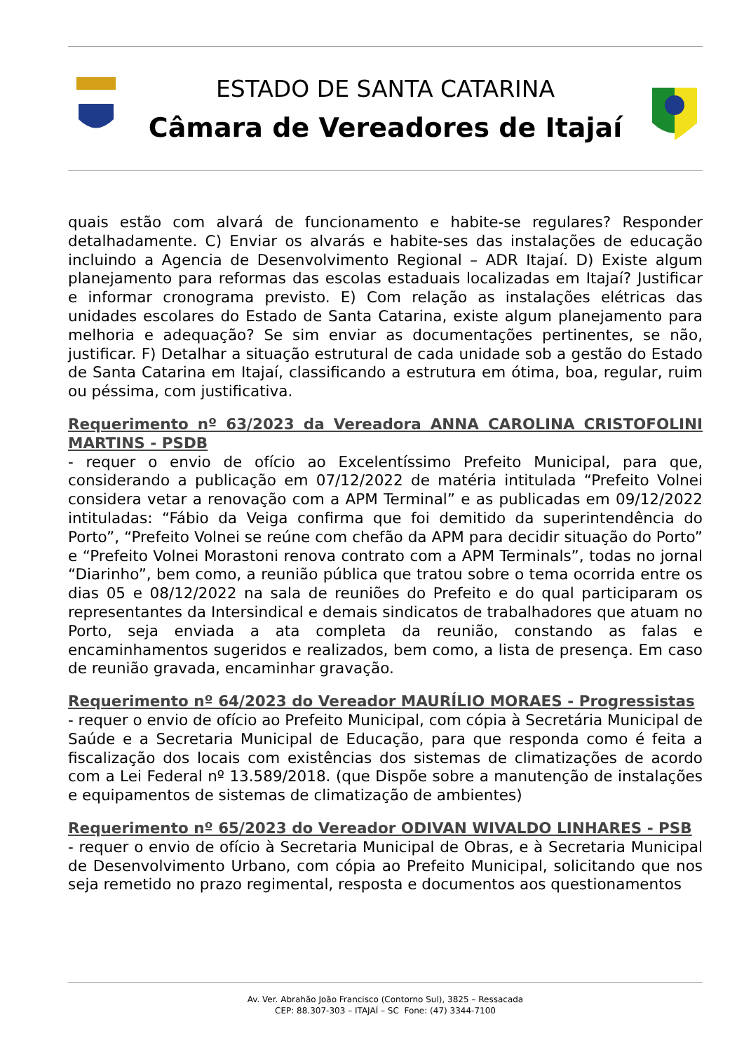ESTADO DE SANTA CATARINA
Câmara de Vereadores de Itajaí
quais estão com alvará de funcionamento e habite-se regulares? Responder detalhadamente. C) Enviar os alvarás e habite-ses das instalações de educação incluindo a Agencia de Desenvolvimento Regional – ADR Itajaí. D) Existe algum planejamento para reformas das escolas estaduais localizadas em Itajaí? Justificar e informar cronograma previsto. E) Com relação as instalações elétricas das unidades escolares do Estado de Santa Catarina, existe algum planejamento para melhoria e adequação? Se sim enviar as documentações pertinentes, se não, justificar. F) Detalhar a situação estrutural de cada unidade sob a gestão do Estado de Santa Catarina em Itajaí, classificando a estrutura em ótima, boa, regular, ruim ou péssima, com justificativa.
Requerimento nº 63/2023 da Vereadora ANNA CAROLINA CRISTOFOLINI MARTINS - PSDB
- requer o envio de ofício ao Excelentíssimo Prefeito Municipal, para que, considerando a publicação em 07/12/2022 de matéria intitulada “Prefeito Volnei considera vetar a renovação com a APM Terminal” e as publicadas em 09/12/2022 intituladas: “Fábio da Veiga confirma que foi demitido da superintendência do Porto”, “Prefeito Volnei se reúne com chefão da APM para decidir situação do Porto” e “Prefeito Volnei Morastoni renova contrato com a APM Terminals”, todas no jornal “Diarinho”, bem como, a reunião pública que tratou sobre o tema ocorrida entre os dias 05 e 08/12/2022 na sala de reuniões do Prefeito e do qual participaram os representantes da Intersindical e demais sindicatos de trabalhadores que atuam no Porto, seja enviada a ata completa da reunião, constando as falas e encaminhamentos sugeridos e realizados, bem como, a lista de presença. Em caso de reunião gravada, encaminhar gravação.
Requerimento nº 64/2023 do Vereador MAURÍLIO MORAES - Progressistas
- requer o envio de ofício ao Prefeito Municipal, com cópia à Secretária Municipal de Saúde e a Secretaria Municipal de Educação, para que responda como é feita a fiscalização dos locais com existências dos sistemas de climatizações de acordo com a Lei Federal nº 13.589/2018. (que Dispõe sobre a manutenção de instalações e equipamentos de sistemas de climatização de ambientes)
Requerimento nº 65/2023 do Vereador ODIVAN WIVALDO LINHARES - PSB
- requer o envio de ofício à Secretaria Municipal de Obras, e à Secretaria Municipal de Desenvolvimento Urbano, com cópia ao Prefeito Municipal, solicitando que nos seja remetido no prazo regimental, resposta e documentos aos questionamentos
Av. Ver. Abrahão João Francisco (Contorno Sul), 3825 – Ressacada
CEP: 88.307-303 – ITAJAÍ – SC Fone: (47) 3344-7100